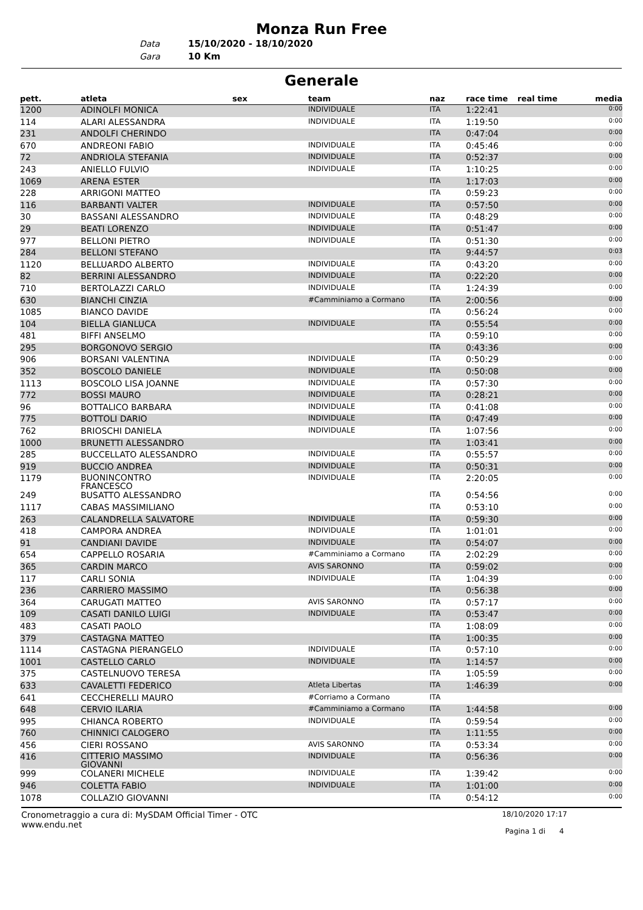Monza Run Free
Data 15/10/2020 - 18/10/2020
Gara 10 Km
Generale
| pett. | atleta | sex | team | naz | race time | real time | media |
| --- | --- | --- | --- | --- | --- | --- | --- |
| 1200 | ADINOLFI MONICA | | INDIVIDUALE | ITA | 1:22:41 | | 0:00 |
| 114 | ALARI ALESSANDRA | | INDIVIDUALE | ITA | 1:19:50 | | 0:00 |
| 231 | ANDOLFI CHERINDO | | | ITA | 0:47:04 | | 0:00 |
| 670 | ANDREONI FABIO | | INDIVIDUALE | ITA | 0:45:46 | | 0:00 |
| 72 | ANDRIOLA STEFANIA | | INDIVIDUALE | ITA | 0:52:37 | | 0:00 |
| 243 | ANIELLO FULVIO | | INDIVIDUALE | ITA | 1:10:25 | | 0:00 |
| 1069 | ARENA ESTER | | | ITA | 1:17:03 | | 0:00 |
| 228 | ARRIGONI MATTEO | | | ITA | 0:59:23 | | 0:00 |
| 116 | BARBANTI VALTER | | INDIVIDUALE | ITA | 0:57:50 | | 0:00 |
| 30 | BASSANI ALESSANDRO | | INDIVIDUALE | ITA | 0:48:29 | | 0:00 |
| 29 | BEATI LORENZO | | INDIVIDUALE | ITA | 0:51:47 | | 0:00 |
| 977 | BELLONI PIETRO | | INDIVIDUALE | ITA | 0:51:30 | | 0:00 |
| 284 | BELLONI STEFANO | | | ITA | 9:44:57 | | 0:03 |
| 1120 | BELLUARDO ALBERTO | | INDIVIDUALE | ITA | 0:43:20 | | 0:00 |
| 82 | BERRINI ALESSANDRO | | INDIVIDUALE | ITA | 0:22:20 | | 0:00 |
| 710 | BERTOLAZZI CARLO | | INDIVIDUALE | ITA | 1:24:39 | | 0:00 |
| 630 | BIANCHI CINZIA | | #Camminiamo a Cormano | ITA | 2:00:56 | | 0:00 |
| 1085 | BIANCO DAVIDE | | | ITA | 0:56:24 | | 0:00 |
| 104 | BIELLA GIANLUCA | | INDIVIDUALE | ITA | 0:55:54 | | 0:00 |
| 481 | BIFFI ANSELMO | | | ITA | 0:59:10 | | 0:00 |
| 295 | BORGONOVO SERGIO | | | ITA | 0:43:36 | | 0:00 |
| 906 | BORSANI VALENTINA | | INDIVIDUALE | ITA | 0:50:29 | | 0:00 |
| 352 | BOSCOLO DANIELE | | INDIVIDUALE | ITA | 0:50:08 | | 0:00 |
| 1113 | BOSCOLO LISA JOANNE | | INDIVIDUALE | ITA | 0:57:30 | | 0:00 |
| 772 | BOSSI MAURO | | INDIVIDUALE | ITA | 0:28:21 | | 0:00 |
| 96 | BOTTALICO BARBARA | | INDIVIDUALE | ITA | 0:41:08 | | 0:00 |
| 775 | BOTTOLI DARIO | | INDIVIDUALE | ITA | 0:47:49 | | 0:00 |
| 762 | BRIOSCHI DANIELA | | INDIVIDUALE | ITA | 1:07:56 | | 0:00 |
| 1000 | BRUNETTI ALESSANDRO | | | ITA | 1:03:41 | | 0:00 |
| 285 | BUCCELLATO ALESSANDRO | | INDIVIDUALE | ITA | 0:55:57 | | 0:00 |
| 919 | BUCCIO ANDREA | | INDIVIDUALE | ITA | 0:50:31 | | 0:00 |
| 1179 | BUONINCONTRO FRANCESCO | | INDIVIDUALE | ITA | 2:20:05 | | 0:00 |
| 249 | BUSATTO ALESSANDRO | | | ITA | 0:54:56 | | 0:00 |
| 1117 | CABAS MASSIMILIANO | | | ITA | 0:53:10 | | 0:00 |
| 263 | CALANDRELLA SALVATORE | | INDIVIDUALE | ITA | 0:59:30 | | 0:00 |
| 418 | CAMPORA ANDREA | | INDIVIDUALE | ITA | 1:01:01 | | 0:00 |
| 91 | CANDIANI DAVIDE | | INDIVIDUALE | ITA | 0:54:07 | | 0:00 |
| 654 | CAPPELLO ROSARIA | | #Camminiamo a Cormano | ITA | 2:02:29 | | 0:00 |
| 365 | CARDIN MARCO | | AVIS SARONNO | ITA | 0:59:02 | | 0:00 |
| 117 | CARLI SONIA | | INDIVIDUALE | ITA | 1:04:39 | | 0:00 |
| 236 | CARRIERO MASSIMO | | | ITA | 0:56:38 | | 0:00 |
| 364 | CARUGATI MATTEO | | AVIS SARONNO | ITA | 0:57:17 | | 0:00 |
| 109 | CASATI DANILO LUIGI | | INDIVIDUALE | ITA | 0:53:47 | | 0:00 |
| 483 | CASATI PAOLO | | | ITA | 1:08:09 | | 0:00 |
| 379 | CASTAGNA MATTEO | | | ITA | 1:00:35 | | 0:00 |
| 1114 | CASTAGNA PIERANGELO | | INDIVIDUALE | ITA | 0:57:10 | | 0:00 |
| 1001 | CASTELLO CARLO | | INDIVIDUALE | ITA | 1:14:57 | | 0:00 |
| 375 | CASTELNUOVO TERESA | | | ITA | 1:05:59 | | 0:00 |
| 633 | CAVALETTI FEDERICO | | Atleta Libertas | ITA | 1:46:39 | | 0:00 |
| 641 | CECCHERELLI MAURO | | #Corriamo a Cormano | ITA | | | |
| 648 | CERVIO ILARIA | | #Camminiamo a Cormano | ITA | 1:44:58 | | 0:00 |
| 995 | CHIANCA ROBERTO | | INDIVIDUALE | ITA | 0:59:54 | | 0:00 |
| 760 | CHINNICI CALOGERO | | | ITA | 1:11:55 | | 0:00 |
| 456 | CIERI ROSSANO | | AVIS SARONNO | ITA | 0:53:34 | | 0:00 |
| 416 | CITTERIO MASSIMO GIOVANNI | | INDIVIDUALE | ITA | 0:56:36 | | 0:00 |
| 999 | COLANERI MICHELE | | INDIVIDUALE | ITA | 1:39:42 | | 0:00 |
| 946 | COLETTA FABIO | | INDIVIDUALE | ITA | 1:01:00 | | 0:00 |
| 1078 | COLLAZIO GIOVANNI | | | ITA | 0:54:12 | | 0:00 |
Cronometraggio a cura di: MySDAM Official Timer - OTC
www.endu.net
18/10/2020 17:17
Pagina 1 di 4